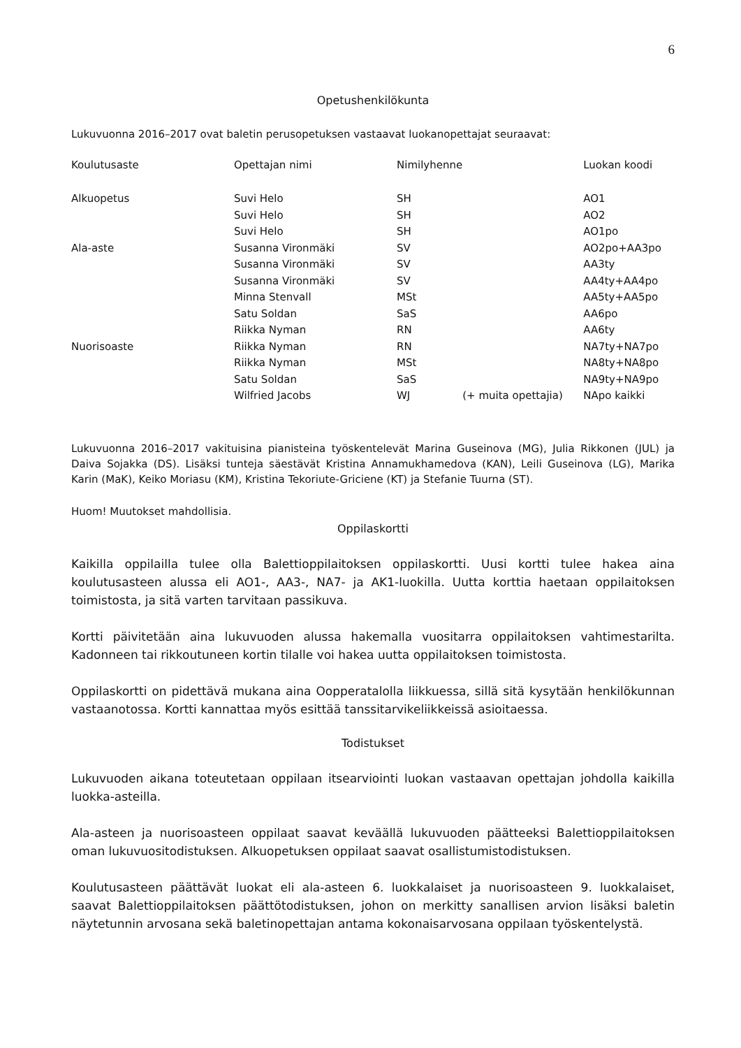6
Opetushenkilökunta
Lukuvuonna 2016–2017 ovat baletin perusopetuksen vastaavat luokanopettajat seuraavat:
| Koulutusaste | Opettajan nimi | Nimilyhenne | | Luokan koodi |
| Alkuopetus | Suvi Helo | SH | | AO1 |
| | Suvi Helo | SH | | AO2 |
| | Suvi Helo | SH | | AO1po |
| Ala-aste | Susanna Vironmäki | SV | | AO2po+AA3po |
| | Susanna Vironmäki | SV | | AA3ty |
| | Susanna Vironmäki | SV | | AA4ty+AA4po |
| | Minna Stenvall | MSt | | AA5ty+AA5po |
| | Satu Soldan | SaS | | AA6po |
| | Riikka Nyman | RN | | AA6ty |
| Nuorisoaste | Riikka Nyman | RN | | NA7ty+NA7po |
| | Riikka Nyman | MSt | | NA8ty+NA8po |
| | Satu Soldan | SaS | | NA9ty+NA9po |
| | Wilfried Jacobs | WJ | (+ muita opettajia) | NApo kaikki |
Lukuvuonna 2016–2017 vakituisina pianisteina työskentelevät Marina Guseinova (MG), Julia Rikkonen (JUL) ja Daiva Sojakka (DS). Lisäksi tunteja säestävät Kristina Annamukhamedova (KAN), Leili Guseinova (LG), Marika Karin (MaK), Keiko Moriasu (KM), Kristina Tekoriute-Griciene (KT) ja Stefanie Tuurna (ST).
Huom! Muutokset mahdollisia.
Oppilaskortti
Kaikilla oppilailla tulee olla Balettioppilaitoksen oppilaskortti. Uusi kortti tulee hakea aina koulutusasteen alussa eli AO1-, AA3-, NA7- ja AK1-luokilla. Uutta korttia haetaan oppilaitoksen toimistosta, ja sitä varten tarvitaan passikuva.
Kortti päivitetään aina lukuvuoden alussa hakemalla vuositarra oppilaitoksen vahtimestarilta. Kadonneen tai rikkoutuneen kortin tilalle voi hakea uutta oppilaitoksen toimistosta.
Oppilaskortti on pidettävä mukana aina Oopperatalolla liikkuessa, sillä sitä kysytään henkilökunnan vastaanotossa. Kortti kannattaa myös esittää tanssitarvikeliikkeissä asioitaessa.
Todistukset
Lukuvuoden aikana toteutetaan oppilaan itsearviointi luokan vastaavan opettajan johdolla kaikilla luokka-asteilla.
Ala-asteen ja nuorisoasteen oppilaat saavat keväällä lukuvuoden päätteeksi Balettioppilaitoksen oman lukuvuositodistuksen. Alkuopetuksen oppilaat saavat osallistumistodistuksen.
Koulutusasteen päättävät luokat eli ala-asteen 6. luokkalaiset ja nuorisoasteen 9. luokkalaiset, saavat Balettioppilaitoksen päättötodistuksen, johon on merkitty sanallisen arvion lisäksi baletin näytetunnin arvosana sekä baletinopettajan antama kokonaisarvosana oppilaan työskentelystä.